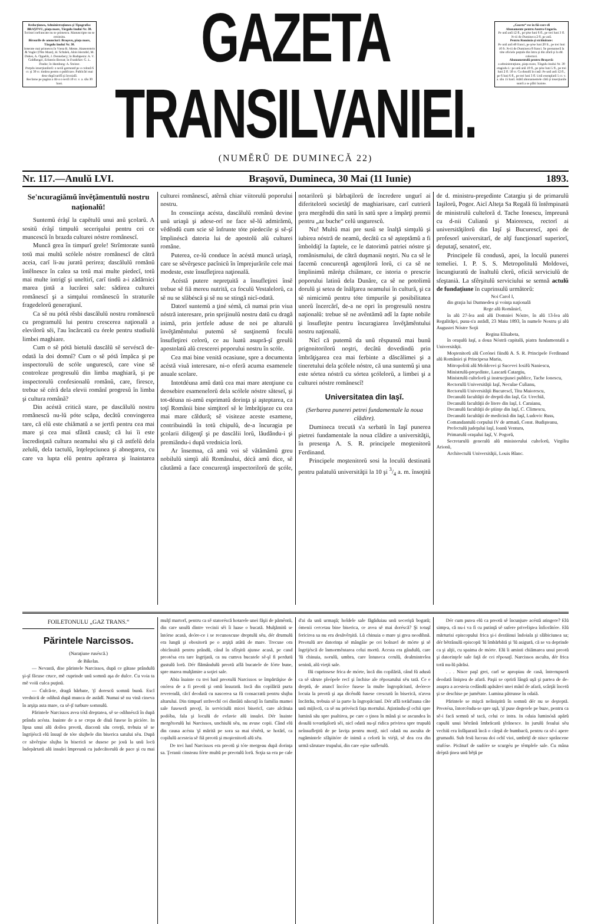Redacţiunea, Administraţiunea şi Tipografia:
BRAŞOVU, piaţa mare, Târgulu Inului Nr. 30.
Scrisori nefrancate nu se primescu. Manuscripte nu se retrimitu.
Birourile de anunciuri: Braşovu, piaţa mare, Târgulu Inului Nr. 30.
Inserate mai primescu în Viena R. Mosse, Haasenstein & Vogler (Otto Maas), H. Schalek, Alois Herndel, M. Dukes, A. Oppelik, J. Dennebery; în Budapesta: A. V. Goldberger, Eckstein Bernat; în Frankfurt: G. L. Daube; în Hamburg: A. Steiner.
Preţulu inserţiunilorŭ: o seriă garmond pe o colonă 6 cr. şi 30 cr. timbru pentru o publicare. Publicări mai dese după tarifă şi învoială.
Reclame pe pagina a III-a o seriă 10 cr. v. a. său 30 bani.
GAZETA TRANSILVANIEI.
(NUMĔRŬ DE DUMINECĂ 22)
„Gazeta“ ese în fiă-care-dĭ
Abonamente pentru Austro-Ungaria.
Pe unŭ anŭ 12 fl., pe şése luni 6 fl., pe trei luni 3 fl. N-rii de Dumineca 2 fl. pe anŭ.
Pentru România şi străinătate:
Pe unŭ anŭ 40 franci, pe şése luni 20 fr., pe trei luni 10 fr. N-rii de Dumineca 8 franci. Se prenumeră la tóte oficiele poştale din întru şi din afară şi la dd. colectori.
Abonamentulŭ pentru Braşovŭ:
a administraţiune, piaţa mare, Târgulu Inului Nr. 30 etagiulu I.: pe unŭ anŭ 10 fl., pe şése luni 5 fl., pe trei luni 2 fl. 50 cr. Cu dusulŭ în casă: Pe unŭ anŭ 12 fl., pe 6 luni 6 fl., pe trei luni 3 fl. Unŭ esemplarŭ 5 cr. v. a. său 15 banĭ. Atâtŭ abonamentele câtŭ şi inserţiunile suntŭ a se plăti înainte.
Nr. 117.—Anulŭ LVI. Braşovŭ, Dumineca, 30 Mai (11 Iunie) 1893.
Se'ncuragiămŭ învĕţămentulŭ nostru naţionalŭ!
Suntemŭ érăşĭ la capĕtulŭ unui anŭ şcolarŭ. A sositŭ érăşĭ timpulŭ secerişului pentru cei ce muncescŭ în brazda culturei nóstre românescĭ.
Muncă grea în timpurĭ grele! Strîmtorate suntŭ totŭ mai multŭ scólele nóstre românescĭ de cătră aceia, carĭ li-au juratŭ perirea; dascălulŭ românŭ întêlnesce în calea sa totŭ mai multe piedecĭ, totŭ mai multe intrigĭ şi uneltirĭ, carĭ tindŭ a-i zădărnici marea ţintă a lucrărei sale: sădirea culturei românescĭ şi a simţului românescŭ în straturile fragedelorŭ generaţiunĭ.
Ca sĕ nu pótă rĕsbi dascălulŭ nostru românescŭ cu programulŭ lui pentru crescerea naţională a elevilorŭ sĕi, l'au încărcatŭ cu órele pentru studiulŭ limbei maghiare.
Cum o sĕ pótă bietulŭ dascălŭ sĕ servéscă de-odată la doi domnĭ? Cum o sĕ pótă împăca şi pe inspectorulŭ de scóle unguresců, care vine sĕ controleze progresulŭ din limba maghiară, şi pe inspectorulŭ confesionalŭ românŭ, care, firesce, trebue sĕ céră dela elevii românĭ progresŭ în limba şi cultura română?
Din acéstă critică stare, pe dascălulŭ nostru românescŭ nu-lŭ póte scăpa, decâtŭ convingerea tare, că elŭ este chiămatŭ a se jertfi pentru cea mai mare şi cea mai sfântă causă; că lui îi este încredinţată cultura neamului sĕu şi că astfelŭ dela zelulŭ, dela tactulŭ, înţelepciunea şi abnegarea, cu care va lupta elŭ pentru apĕrarea şi înaintarea culturei românescĭ, atêrnă chiar viitorulŭ poporului nostru.
In consciinţa acésta, dascălulŭ românŭ devine unŭ uriaşŭ şi adese-orĭ ne face sĕ-lŭ admirămŭ, vĕdêndŭ cum scie sĕ înfrunte tóte piedecile şi sĕ-şĭ împlinéscă datoria lui de apostolŭ alŭ culturei române.
Puterea, ce-lŭ conduce în acéstă muncă uriaşă, care se sĕvêrşesce pacînicŭ în împrejurările cele mai modeste, este însufleţirea naţională.
Acéstă putere nepreţuită a însufleţirei însĕ trebue sĕ fiă mereu nutrită, ca foculŭ Vestalelorŭ, ca sĕ nu se slăbéscă şi sĕ nu se stingă nicĭ-odată.
Datorĭ suntemŭ a ţiné sémă, că numai prin viua nóstră interesare, prin sprijinulŭ nostru datŭ cu dragă inimă, prin jertfele aduse de noi pe altarulŭ învĕţămêntului putemŭ sĕ susţinemŭ foculŭ însufleţirei celorŭ, ce au luatŭ asupră-şĭ greulŭ apostolatŭ alŭ crescerei poporului nostru în scóle.
Cea mai bine venită ocasiune, spre a documenta acéstă viuă interesare, ni-o oferă acuma esamenele anuale scolare.
Intotdéuna amŭ datŭ cea mai mare atenţiune cu deosebire esamenelorŭ dela scólele nóstre săteseĭ, şi tot-déuna ni-amŭ esprimatŭ dorinţa şi aşteptarea, ca toţĭ Românii bine simţitorĭ sĕ le îmbrăţişeze cu cea mai mare căldură; sĕ visiteze aceste esamene, contribuindŭ în totŭ chipulŭ, de-a încuragia pe şcolarii diligenţĭ şi pe dascălii lorŭ, lăudându-i şi premiându-i după vrednicia lorŭ.
Ar însemna, că amŭ voi sĕ vătămămŭ greu nobilulŭ simţŭ alŭ Românului, décă amŭ dice, sĕ căutămŭ a face concurenţă inspectorilorŭ de şcóle, notarilorŭ şi bărbaţilorŭ de încredere ungurĭ ai diferitelorŭ societăţĭ de maghiarisare, carĭ cutrieră ţera mergêndŭ din satŭ în satŭ spre a împărţi premii pentru „az buche“ celŭ unguresců.
Nu! Multŭ mai pre susŭ se înalţă simţulŭ şi iubirea nóstră de neamŭ, decâtŭ ca sĕ aşteptămŭ a fi îmboldiţĭ la faptele, ce le datorimŭ patriei nóstre şi românismului, de cătră duşmanii noştri. Nu ca sĕ le facemŭ concurenţă agenţilorŭ lorŭ, ci ca sĕ ne împlinimŭ măréţa chiămare, ce istoria o prescrie poporului latinŭ dela Dunăre, ca sĕ ne potolimŭ dorulŭ şi setea de înălţarea neamului în cultură, şi ca sĕ nimicimŭ pentru tóte timpurile şi posibilitatea unorŭ încercărĭ, de-a ne opri în progresulŭ nostru naţionalŭ: trebue sĕ ne avêntămŭ adĭ la fapte nobile şi însufleţite pentru încuragiarea învĕţămêntului nostru naţionalŭ.
Nicĭ că putemŭ da unŭ rĕspunsŭ mai bunŭ prigonitorilorŭ noştri, decâtŭ dovedindŭ prin îmbrăţişarea cea mai ferbinte a dăscălimei şi a tineretului dela şcólele nóstre, că una suntemŭ şi una este sórtea nóstră cu sórtea şcólelorŭ, a limbei şi a culturei nóstre românescĭ!
Universitatea din Iaşĭ.
(Serbarea punerei petrei fundamentale la noua clădire).
Dumineca trecută s'a serbatŭ în Iaşĭ punerea pietrei fundamentale la noua clădire a universităţii, în presenţa A. S. R. principele moştenitorŭ Ferdinand.
Principele moştenitorŭ sosi la loculŭ destinatŭ pentru palatulŭ universităţii la 10 şi 3/4 a. m. însoţitŭ de d. ministru-preşedinte Catargiu şi de primarulŭ Iaşilorŭ, Pogor. Aicĭ Alteţa Sa Regală fŭ întêmpinatŭ de ministrulŭ culteloră d. Tache Ionescu, împreună cu d-nii Culianŭ şi Maiorescu, rectorĭ ai universităţilorŭ din Iaşĭ şi Bucurescĭ, apoi de profesorĭ universitarĭ, de alţĭ funcţionarĭ superiorĭ, deputaţĭ, senatorĭ, etc.
Principele fŭ condusŭ, apoi, la loculŭ punerei temeliei. I. P. S. S. Metropolitulŭ Moldovei, încungiuratŭ de înaltulŭ clerŭ, oficiă serviciulŭ de sfeştanià. La sfêrşitulŭ serviciului se semnă actulŭ de fundaţiune în cuprinsulŭ următorŭ:
Noi Carol I,
din graţia lui Dumnedeu şi voinţa naţională
Rege alŭ Românieĭ,
în alŭ 27-lea anŭ alŭ Domniei Nóstre, în alŭ 13-lea alŭ Regalităţei, pusu-s'a astădĭ, 23 Maiu 1893, în numele Nostru şi alŭ Augustei Nóstre Soţii
Regina Elisabeta,
în oraşulŭ Iaşĭ, a doua Nóstră capitală, piatra fundamentală a Universităţii.
Moştenitorŭ alŭ Corónei fiindŭ A. S. R. Principele Ferdinand alŭ României şi Principesa Maria,
Mitropolitŭ alŭ Moldovei şi Sucevei Iosifŭ Naniescu,
Ministrulŭ-preşedinte, Lascarŭ Catargiu,
Ministrulŭ cultelorŭ şi instrucţiunei publice, Tache Ionescu,
Rectorulŭ Universităţii Iaşĭ, Neculae Culianu,
Rectorulŭ Universităţii Bucurescĭ, Titu Maiorescu,
Decanulŭ facultăţii de dreptŭ din Iaşĭ, Gr. Urechiă,
Decanulŭ facultăţii de litere din Iaşĭ, I. Caraianu,
Decanulŭ facultăţii de ştiinţe din Iaşĭ, C. Climescu,
Decanulŭ facultăţii de medicină din Iaşĭ, Ludovic Russ,
Comandantulŭ corpului IV de armată, Const. Budişteanu,
Prefectulŭ judeţului Iaşĭ, Ioanŭ Ventura,
Primarulŭ oraşului Iaşĭ, V. Pogorŭ,
Secretarulŭ generalŭ alŭ ministerului cultelorŭ, Virgiliu Arionŭ,
Architectulŭ Universităţii, Louis Blanc.
FOILETONULU „GAZ TRANS.“
Părintele Narcissos.
(Naraţiune ruséscă.)
de Bikelas.
— Nevastă, dise părintele Narcissos, după ce gătase prândulŭ şi-şĭ făcuse cruce, mĕ cuprinde unŭ somnŭ aşa de dulce. Cu voia ta mĕ voiŭ culca puţinŭ.
— Culcă-te, dragă bărbate, 'ţĭ dorescŭ somnŭ bunŭ. Escĭ vrednicŭ de odihnă după munca de astădĭ. Numai sĕ nu vină cineva în arşiţa asta mare, ca sĕ-ţĭ turbure somnulŭ.
Părintele Narcissos avea tótă dreptatea, sĕ se odihnéscă în după prânda acésta. Inainte de a se crepa de diuă fusese în picióre. In lipsa unui alŭ doilea preotŭ, diaconŭ său ceteţŭ, trebuia sĕ se îngrijéscă elŭ însuşĭ de tóte slujbele din biserica satului sĕu. După ce săvêrşise slujba în biserică se dusese pe josŭ la unŭ locŭ îndepărtatŭ alŭ insulei împreună cu judecătorulŭ de pace şi cu mai mulţĭ martorĭ, pentru ca sĕ statoréscă hotarele unei făşii de pămêntŭ, din care unulŭ dintre vecinii sĕi îi luase o bucată. Mulţămitŭ se întórse acasă, deóre-ce i se recunoscuse dreptulŭ sĕu, dér drumulŭ era lungŭ şi obositorŭ pe o arşiţă atâtŭ de mare. Trecuse ora obicînuită pentru prândŭ, când în sfîrşitŭ ajunse acasă, pe cand preotésa era tare îngrijată, ca nu cumva bucatele sĕ-şĭ fi perdutŭ gustulŭ lorŭ. Dér flămândulŭ preotŭ află bucatele de fórte bune, spre marea mulţămire a soţiei sale.
Abia înainte cu trei lunĭ preotulŭ Narcissos se împărtăşise de onórea de a fi preotŭ şi omŭ însuratŭ. Incă din copilăriă purta reverendă, căcĭ deodată cu nascerea sa fŭ consacratŭ pentru slujba altarului. Din timpurĭ străvechĭ cei dintâiŭ născuţĭ în familia mamei sale fuseseră preoţĭ, în serviciulŭ micei bisericĭ, care alcătuia podóba, fala şi loculŭ de evlavie alŭ insulei. Dér înainte mergĕtorulŭ lui Narcissos, unchiulŭ sĕu, nu avuse copii. Când elŭ din causa acésta 'şĭ mărită pe sora sa mai tênĕră, se hotărî, ca copilulŭ acesteia sĕ fiă preotŭ şi moştenitorŭ alŭ sĕu.
De trei lunĭ Narcissos era preotŭ şi tóte mergeau după dorinţa sa. Ţeranii cinsteau fórte multŭ pe preotulŭ lorŭ. Soţia sa era pe cale d'ai da unŭ urmaşŭ; holdele sale făgăduiau unŭ secerişŭ bogatŭ; ómenii cercetau bine biserica, ce avea sĕ mai doréscă? Şi totuşĭ fericirea sa nu era desăvêrşită. Lŭ chinuia o mare şi grea neodihnă. Preotulŭ are datorinţa sĕ mângâie pe cei bolnavĭ de mórte şi sĕ îngrijéscă de înmormêntarea celui mortŭ. Acesta era gândulŭ, care 'lŭ chinuia, norulŭ, umbra, care întuneca cerulŭ, dealmintrelea seninŭ, alŭ vieţii sale.
Ilŭ cuprinsese frica de mórte, încă din copilăriă, când fŭ adusŭ ca sĕ sărute pleópele recĭ şi închise ale rĕposatului sĕu tată. Ce e dreptŭ, de atuncĭ încóce fusese la multe îngropăciunĭ, deórece locuia la preotŭ şi aşa dicêndŭ fusese crescutŭ în biserică, n'avea încătrău, trebuia sĕ ia parte la îngropăciunĭ. Dér află totŭd'auna câte unŭ mijlocŭ, ca sĕ nu privéscă faţa mortului. Aţintindu-şĭ ochii spre lumină său spre psaltirea, pe care o ţinea în mână şi se ascundea în dosulŭ tovarăşilorŭ sĕi, nicĭ odată nu-şĭ ridica privirea spre trupulŭ neînsufleţitŭ de pe laviţa pentru morţĭ, nicĭ odată nu asculta de rugămintele sfăşiitóre de inimă a celorŭ în viéţă, sĕ dea cea din urmă sărutare trupului, din care eşise sufletulŭ.
Dér cum putea elŭ ca preotŭ sĕ încunjure acéstă atingere? Elŭ simţea, că nu-i va fi cu putinţă sĕ sufere priveliştea înfiorătóre. Elŭ mărturisi episcopului frica şi-i destăinui îndoiala şi slăbiciunea sa; dér bĕtrânulŭ episcopŭ 'lŭ îmbărbătă şi 'lŭ asigură, că se va deprinde ca şi alţii, cu spaima de mórte. Elŭ îi aminti chiămarea unui preotŭ şi datorinţele sale faţă de cei rĕposaţĭ. Narcissos asculta, dér frica totŭ nu-lŭ părăsi.
. . . Nisce paşĭ grei, carĭ se apropiau de casă, întrerupseră deodată liniştea de afară. Paşii se opriră lângă uşă şi partea de de-asupra a acesteia cedândŭ apăsărei unei mânĭ de afară, scârţâi încetŭ şi se deschise pe jumĕtate. Lumina pătrunse în odaiă.
Părintele se mişcă neliniştitŭ în somnŭ dér nu se deşteptă. Preotésa, întorcêndu-se spre uşă, 'şĭ puse degetele pe buze, pentru ca sĕ-i facă semnŭ sĕ tacă, celui ce intra. In odaia luminósă apărŭ capulŭ unui bĕtrânŭ îmbrăcatŭ ţĕrănesce. In jurulŭ fesului sĕu vechiŭ era înfăşurată încă o cârpă de bumbacŭ, pentru ca sĕ-i apere grumadii. Sub fesŭ luceau doi ochĭ vioi, umbriţĭ de nisce sprâncene stufóse. Picăturĭ de sudóre se scurgéu pe têmplele sale. Cu mâna dréptă ţinea unŭ bĕţŭ pe